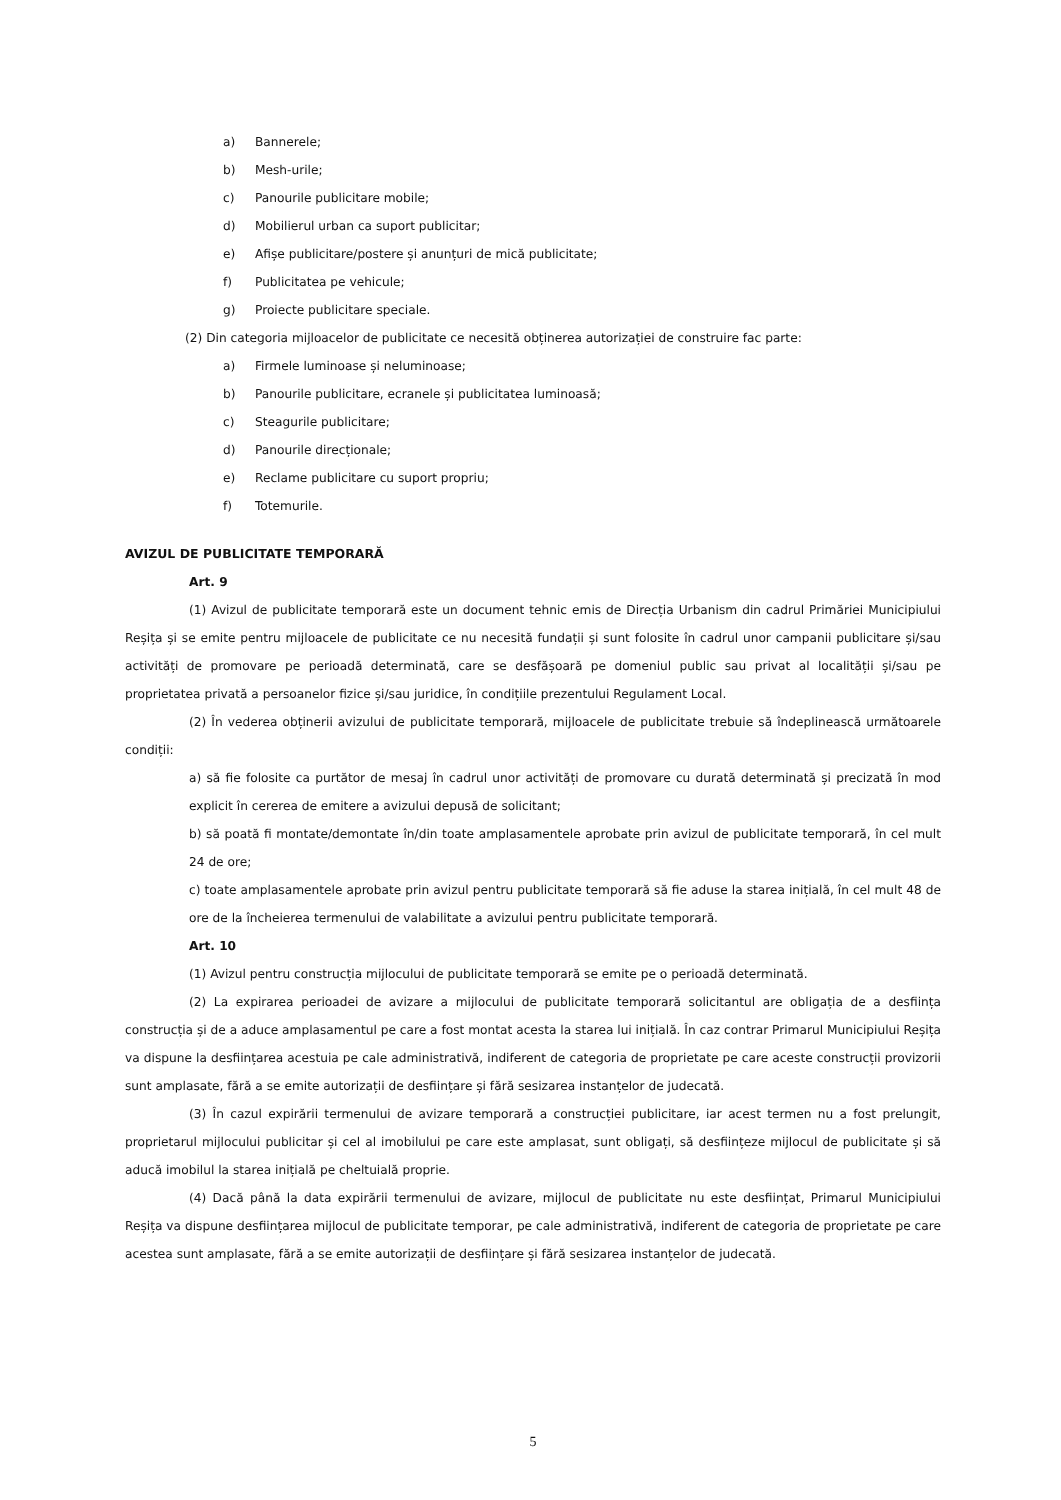a) Bannerele;
b) Mesh-urile;
c) Panourile publicitare mobile;
d) Mobilierul urban ca suport publicitar;
e) Afișe publicitare/postere și anunțuri de mică publicitate;
f) Publicitatea pe vehicule;
g) Proiecte publicitare speciale.
(2) Din categoria mijloacelor de publicitate ce necesită obținerea autorizației de construire fac parte:
a) Firmele luminoase și neluminoase;
b) Panourile publicitare, ecranele și publicitatea luminoasă;
c) Steagurile publicitare;
d) Panourile direcționale;
e) Reclame publicitare cu suport propriu;
f) Totemurile.
AVIZUL DE PUBLICITATE TEMPORARĂ
Art. 9
(1) Avizul de publicitate temporară este un document tehnic emis de Direcția Urbanism din cadrul Primăriei Municipiului Reșița și se emite pentru mijloacele de publicitate ce nu necesită fundații și sunt folosite în cadrul unor campanii publicitare și/sau activități de promovare pe perioadă determinată, care se desfășoară pe domeniul public sau privat al localității și/sau pe proprietatea privată a persoanelor fizice și/sau juridice, în condițiile prezentului Regulament Local.
(2) În vederea obținerii avizului de publicitate temporară, mijloacele de publicitate trebuie să îndeplinească următoarele condiții:
a) să fie folosite ca purtător de mesaj în cadrul unor activități de promovare cu durată determinată și precizată în mod explicit în cererea de emitere a avizului depusă de solicitant;
b) să poată fi montate/demontate în/din toate amplasamentele aprobate prin avizul de publicitate temporară, în cel mult 24 de ore;
c) toate amplasamentele aprobate prin avizul pentru publicitate temporară să fie aduse la starea inițială, în cel mult 48 de ore de la încheierea termenului de valabilitate a avizului pentru publicitate temporară.
Art. 10
(1) Avizul pentru construcția mijlocului de publicitate temporară se emite pe o perioadă determinată.
(2) La expirarea perioadei de avizare a mijlocului de publicitate temporară solicitantul are obligația de a desființa construcția și de a aduce amplasamentul pe care a fost montat acesta la starea lui inițială. În caz contrar Primarul Municipiului Reșița va dispune la desființarea acestuia pe cale administrativă, indiferent de categoria de proprietate pe care aceste construcții provizorii sunt amplasate, fără a se emite autorizații de desființare și fără sesizarea instanțelor de judecată.
(3) În cazul expirării termenului de avizare temporară a construcției publicitare, iar acest termen nu a fost prelungit, proprietarul mijlocului publicitar și cel al imobilului pe care este amplasat, sunt obligați, să desființeze mijlocul de publicitate și să aducă imobilul la starea inițială pe cheltuială proprie.
(4) Dacă până la data expirării termenului de avizare, mijlocul de publicitate nu este desființat, Primarul Municipiului Reșița va dispune desființarea mijlocul de publicitate temporar, pe cale administrativă, indiferent de categoria de proprietate pe care acestea sunt amplasate, fără a se emite autorizații de desființare și fără sesizarea instanțelor de judecată.
5